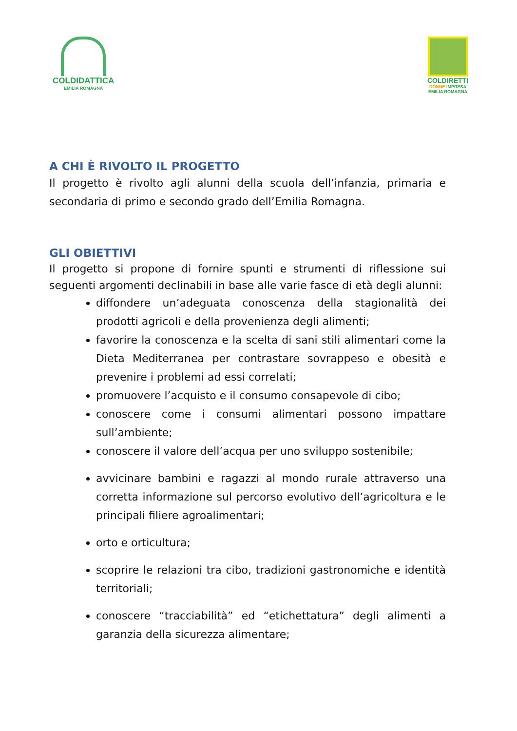COLDIDATTICA
EMILIA ROMAGNA
COLDIRETTI
DONNE IMPRESA
EMILIA ROMAGNA
A CHI È RIVOLTO IL PROGETTO
Il progetto è rivolto agli alunni della scuola dell’infanzia, primaria e secondaria di primo e secondo grado dell’Emilia Romagna.
GLI OBIETTIVI
Il progetto si propone di fornire spunti e strumenti di riflessione sui seguenti argomenti declinabili in base alle varie fasce di età degli alunni:
diffondere un’adeguata conoscenza della stagionalità dei prodotti agricoli e della provenienza degli alimenti;
favorire la conoscenza e la scelta di sani stili alimentari come la Dieta Mediterranea per contrastare sovrappeso e obesità e prevenire i problemi ad essi correlati;
promuovere l’acquisto e il consumo consapevole di cibo;
conoscere come i consumi alimentari possono impattare sull’ambiente;
conoscere il valore dell’acqua per uno sviluppo sostenibile;
avvicinare bambini e ragazzi al mondo rurale attraverso una corretta informazione sul percorso evolutivo dell’agricoltura e le principali filiere agroalimentari;
orto e orticultura;
scoprire le relazioni tra cibo, tradizioni gastronomiche e identità territoriali;
conoscere “tracciabilità” ed “etichettatura” degli alimenti a garanzia della sicurezza alimentare;